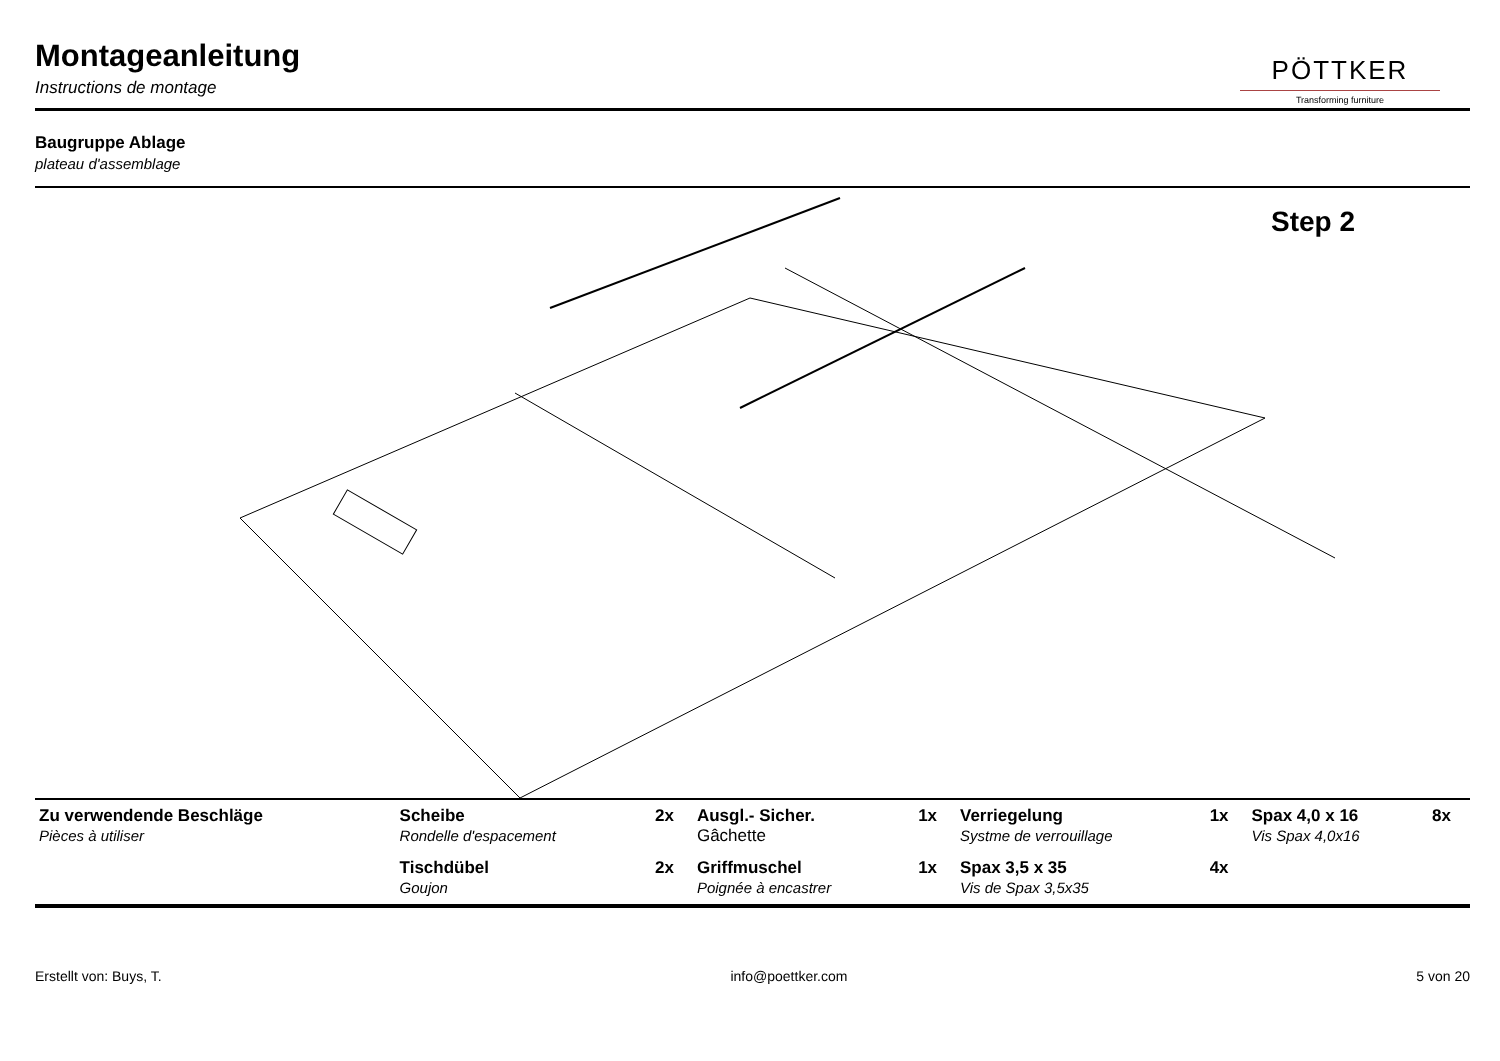Montageanleitung
Instructions de montage
PÖTTKER
Transforming furniture
Baugruppe Ablage
plateau d'assemblage
Step 2
| Zu verwendende Beschläge Pièces à utiliser | Scheibe Rondelle d'espacement | 2x | Ausgl.- Sicher. Gâchette | 1x | Verriegelung Systme de verrouillage | 1x | Spax 4,0 x 16 Vis Spax 4,0x16 | 8x |
| | Tischdübel Goujon | 2x | Griffmuschel Poignée à encastrer | 1x | Spax 3,5 x 35 Vis de Spax 3,5x35 | 4x | | |
Erstellt von: Buys, T. info@poettker.com 5 von 20